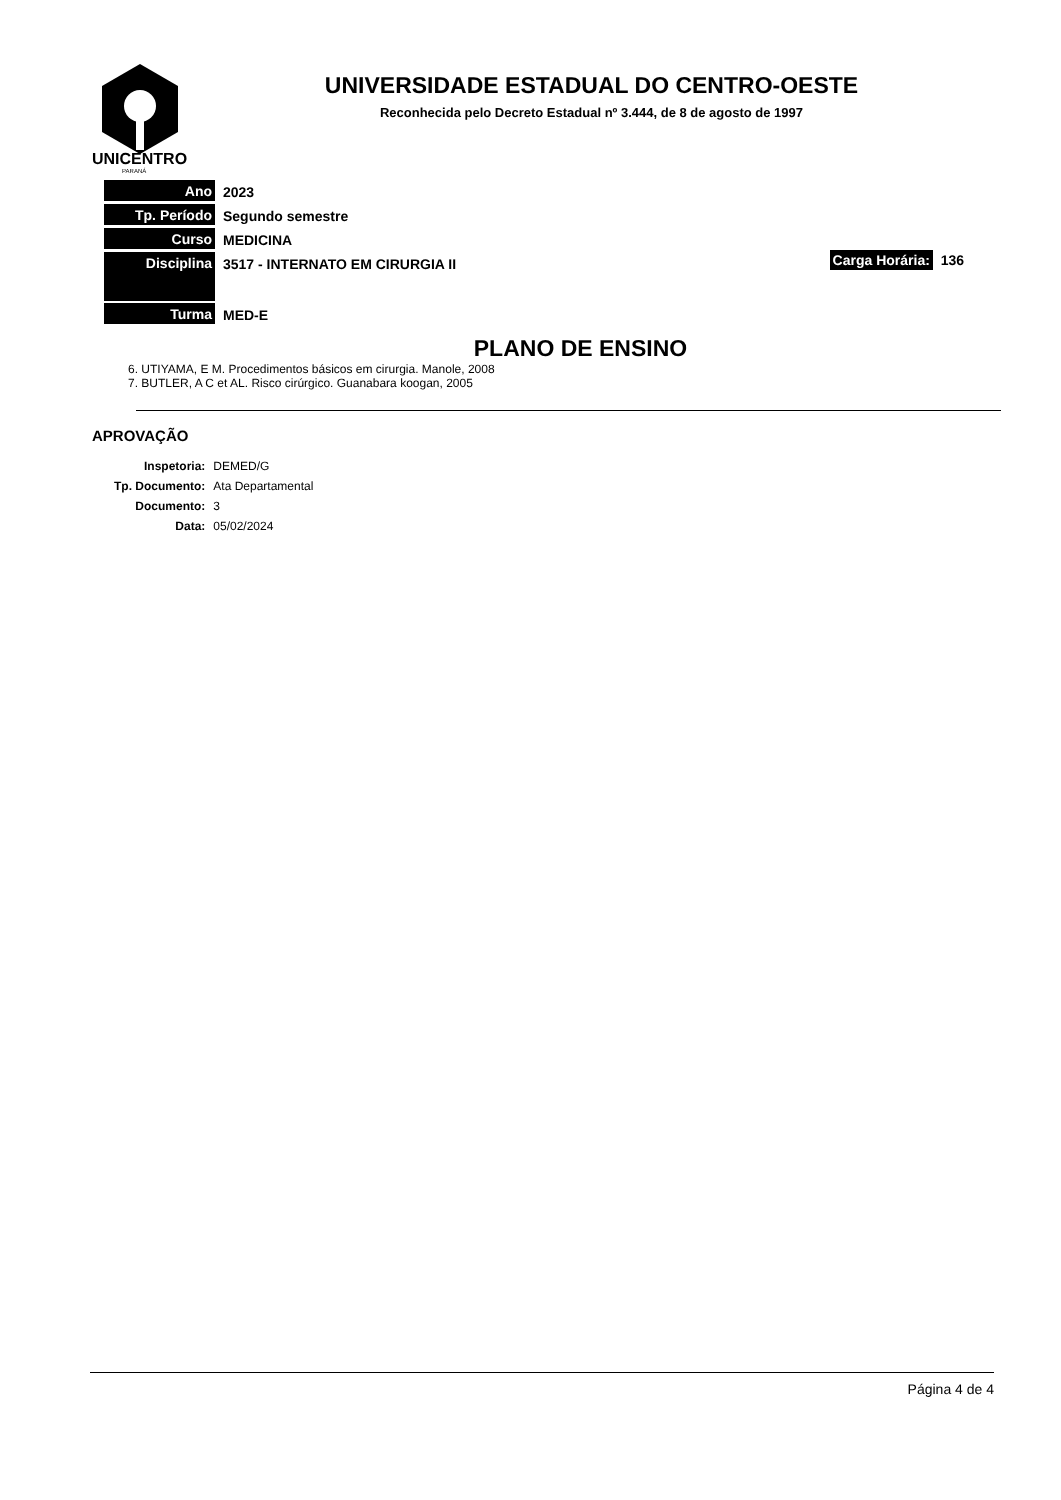UNICENTRO
PARANÁ
UNIVERSIDADE ESTADUAL DO CENTRO-OESTE
Reconhecida pelo Decreto Estadual nº 3.444, de 8 de agosto de 1997
Ano 2023
Tp. Período Segundo semestre
Curso MEDICINA
Disciplina
3517 - INTERNATO EM CIRURGIA II
Carga Horária: 136
Turma MED-E
PLANO DE ENSINO
6. UTIYAMA, E M. Procedimentos básicos em cirurgia. Manole, 2008
7. BUTLER, A C et AL. Risco cirúrgico. Guanabara koogan, 2005
APROVAÇÃO
| Inspetoria: | DEMED/G |
| Tp. Documento: | Ata Departamental |
| Documento: | 3 |
| Data: | 05/02/2024 |
Página 4 de 4